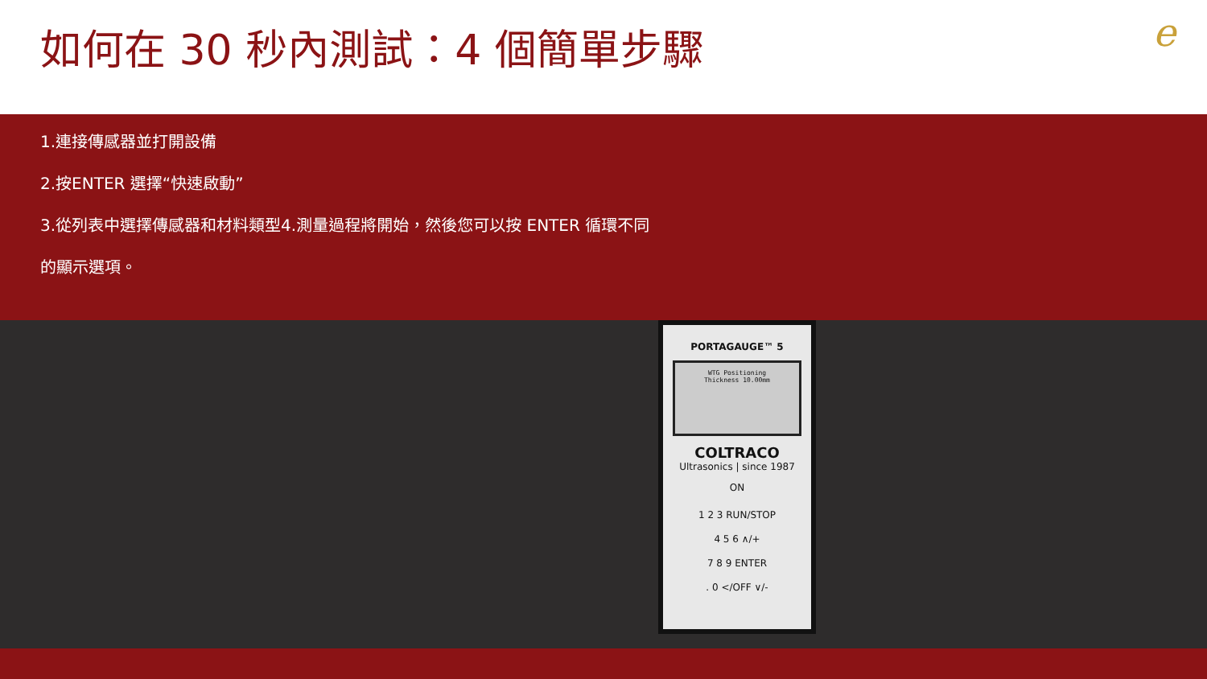如何在 30 秒內測試：4 個簡單步驟
e
1.連接傳感器並打開設備
2.按ENTER 選擇“快速啟動”
3.從列表中選擇傳感器和材料類型4.測量過程將開始，然後您可以按 ENTER 循環不同
的顯示選項。
PORTAGAUGE™ 5
WTG Positioning
Thickness 10.00mm
COLTRACO
Ultrasonics | since 1987
ON
1 2 3 RUN/STOP
4 5 6 ∧/+
7 8 9 ENTER
. 0 </OFF ∨/-